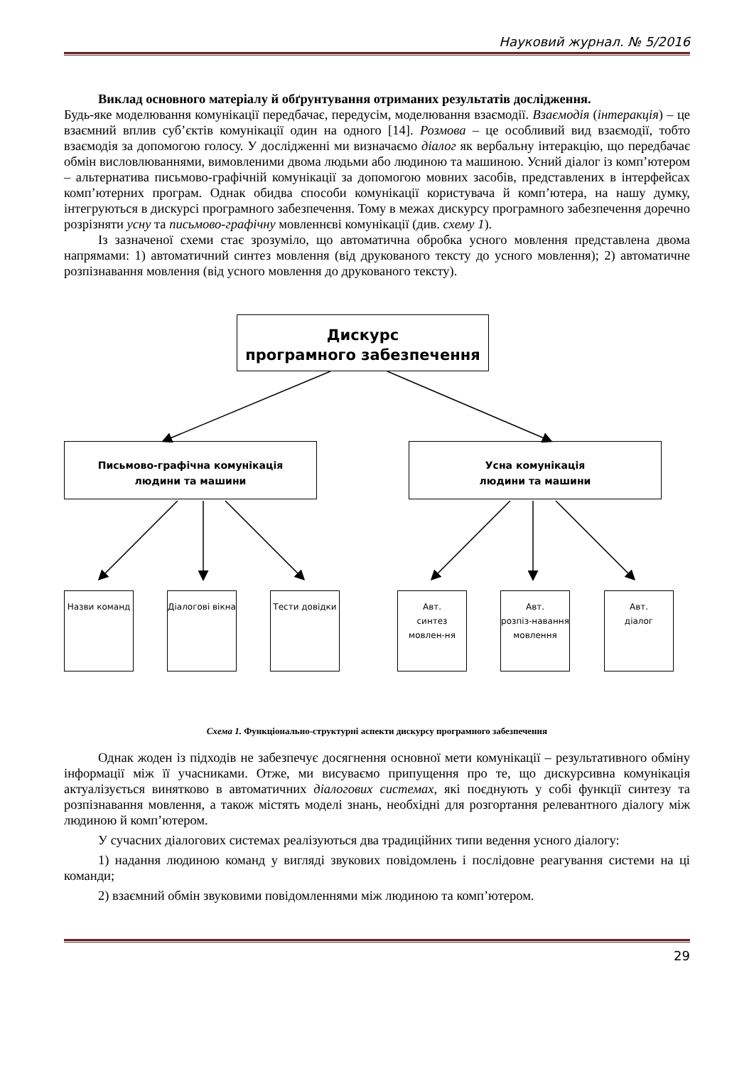Науковий журнал. № 5/2016
Виклад основного матеріалу й обґрунтування отриманих результатів дослідження.
Будь-яке моделювання комунікації передбачає, передусім, моделювання взаємодії. Взаємодія (інтеракція) – це взаємний вплив суб’єктів комунікації один на одного [14]. Розмова – це особливий вид взаємодії, тобто взаємодія за допомогою голосу. У дослідженні ми визначаємо діалог як вербальну інтеракцію, що передбачає обмін висловлюваннями, вимовленими двома людьми або людиною та машиною. Усний діалог із комп’ютером – альтернатива письмово-графічній комунікації за допомогою мовних засобів, представлених в інтерфейсах комп’ютерних програм. Однак обидва способи комунікації користувача й комп’ютера, на нашу думку, інтегруються в дискурсі програмного забезпечення. Тому в межах дискурсу програмного забезпечення доречно розрізняти усну та письмово-графічну мовленнєві комунікації (див. схему 1).
Із зазначеної схеми стає зрозуміло, що автоматична обробка усного мовлення представлена двома напрямами: 1) автоматичний синтез мовлення (від друкованого тексту до усного мовлення); 2) автоматичне розпізнавання мовлення (від усного мовлення до друкованого тексту).
Дискурс
програмного забезпечення
Письмово-графічна комунікація
людини та машини
Усна комунікація
людини та машини
Назви команд
Діалогові вікна
Тести довідки
Авт.
синтез мовлен-ня
Авт.
розпіз-навання мовлення
Авт.
діалог
Схема 1. Функціонально-структурні аспекти дискурсу програмного забезпечення
Однак жоден із підходів не забезпечує досягнення основної мети комунікації – результативного обміну інформації між її учасниками. Отже, ми висуваємо припущення про те, що дискурсивна комунікація актуалізується винятково в автоматичних діалогових системах, які поєднують у собі функції синтезу та розпізнавання мовлення, а також містять моделі знань, необхідні для розгортання релевантного діалогу між людиною й комп’ютером.
У сучасних діалогових системах реалізуються два традиційних типи ведення усного діалогу:
1) надання людиною команд у вигляді звукових повідомлень і послідовне реагування системи на ці команди;
2) взаємний обмін звуковими повідомленнями між людиною та комп’ютером.
29